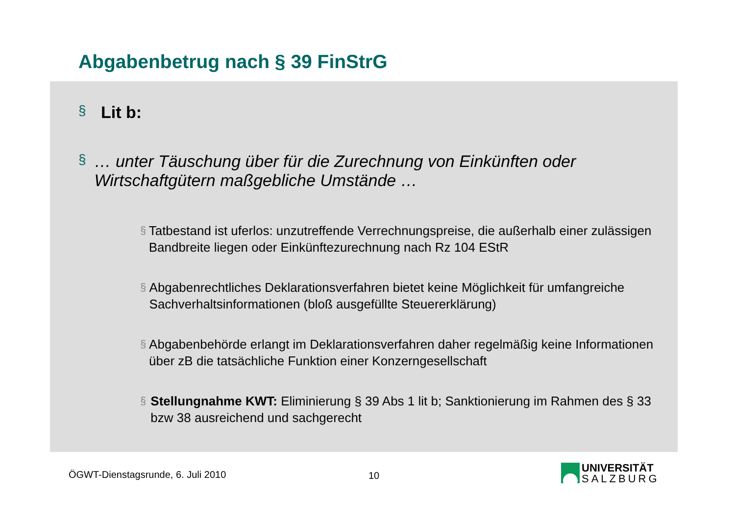Abgabenbetrug nach § 39 FinStrG
§ Lit b:
§ … unter Täuschung über für die Zurechnung von Einkünften oder Wirtschaftgütern maßgebliche Umstände …
§ Tatbestand ist uferlos: unzutreffende Verrechnungspreise, die außerhalb einer zulässigen Bandbreite liegen oder Einkünftezurechnung nach Rz 104 EStR
§ Abgabenrechtliches Deklarationsverfahren bietet keine Möglichkeit für umfangreiche Sachverhaltsinformationen (bloß ausgefüllte Steuererklärung)
§ Abgabenbehörde erlangt im Deklarationsverfahren daher regelmäßig keine Informationen über zB die tatsächliche Funktion einer Konzerngesellschaft
§ Stellungnahme KWT: Eliminierung § 39 Abs 1 lit b; Sanktionierung im Rahmen des § 33 bzw 38 ausreichend und sachgerecht
ÖGWT-Dienstagsrunde, 6. Juli 2010
10
UNIVERSITÄT
SALZBURG